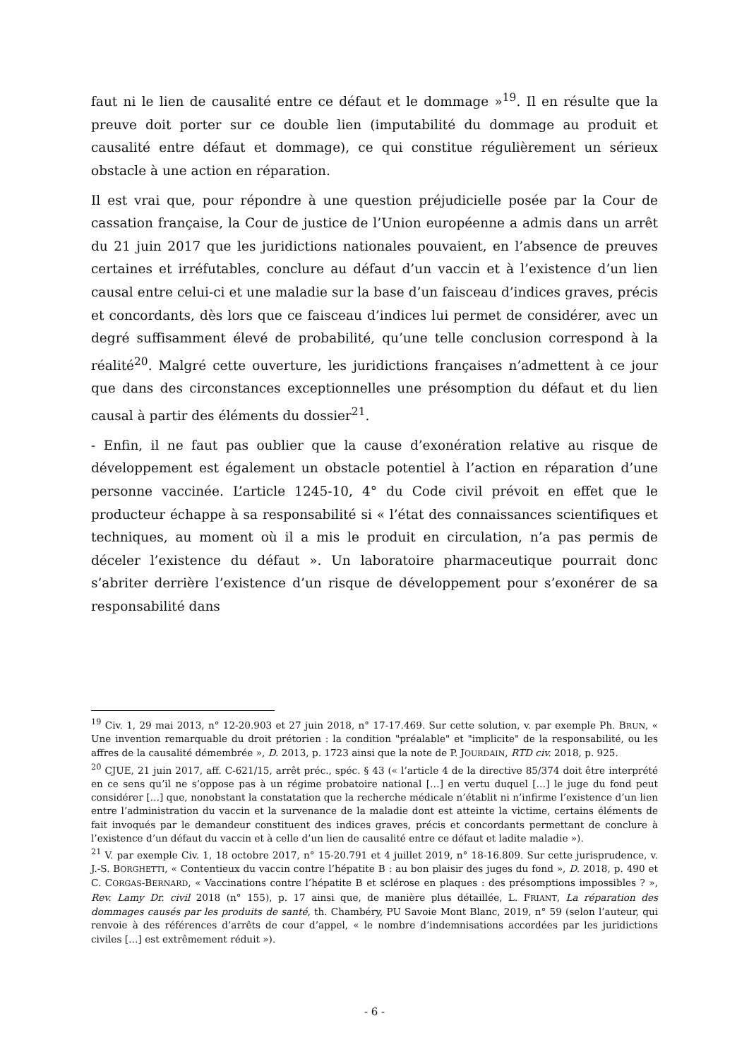faut ni le lien de causalité entre ce défaut et le dommage »<sup>19</sup>. Il en résulte que la preuve doit porter sur ce double lien (imputabilité du dommage au produit et causalité entre défaut et dommage), ce qui constitue régulièrement un sérieux obstacle à une action en réparation.
Il est vrai que, pour répondre à une question préjudicielle posée par la Cour de cassation française, la Cour de justice de l’Union européenne a admis dans un arrêt du 21 juin 2017 que les juridictions nationales pouvaient, en l’absence de preuves certaines et irréfutables, conclure au défaut d’un vaccin et à l’existence d’un lien causal entre celui-ci et une maladie sur la base d’un faisceau d’indices graves, précis et concordants, dès lors que ce faisceau d’indices lui permet de considérer, avec un degré suffisamment élevé de probabilité, qu’une telle conclusion correspond à la réalité<sup>20</sup>. Malgré cette ouverture, les juridictions françaises n’admettent à ce jour que dans des circonstances exceptionnelles une présomption du défaut et du lien causal à partir des éléments du dossier<sup>21</sup>.
- Enfin, il ne faut pas oublier que la cause d’exonération relative au risque de développement est également un obstacle potentiel à l’action en réparation d’une personne vaccinée. L’article 1245-10, 4° du Code civil prévoit en effet que le producteur échappe à sa responsabilité si « l’état des connaissances scientifiques et techniques, au moment où il a mis le produit en circulation, n’a pas permis de déceler l’existence du défaut ». Un laboratoire pharmaceutique pourrait donc s’abriter derrière l’existence d’un risque de développement pour s’exonérer de sa responsabilité dans
<sup>19</sup> Civ. 1, 29 mai 2013, n° 12-20.903 et 27 juin 2018, n° 17-17.469. Sur cette solution, v. par exemple Ph. BRUN, « Une invention remarquable du droit prétorien : la condition "préalable" et "implicite" de la responsabilité, ou les affres de la causalité démembrée », D. 2013, p. 1723 ainsi que la note de P. JOURDAIN, RTD civ. 2018, p. 925.
<sup>20</sup> CJUE, 21 juin 2017, aff. C-621/15, arrêt préc., spéc. § 43 (« l’article 4 de la directive 85/374 doit être interprété en ce sens qu’il ne s’oppose pas à un régime probatoire national […] en vertu duquel […] le juge du fond peut considérer […] que, nonobstant la constatation que la recherche médicale n’établit ni n’infirme l’existence d’un lien entre l’administration du vaccin et la survenance de la maladie dont est atteinte la victime, certains éléments de fait invoqués par le demandeur constituent des indices graves, précis et concordants permettant de conclure à l’existence d’un défaut du vaccin et à celle d’un lien de causalité entre ce défaut et ladite maladie »).
<sup>21</sup> V. par exemple Civ. 1, 18 octobre 2017, n° 15-20.791 et 4 juillet 2019, n° 18-16.809. Sur cette jurisprudence, v. J.-S. BORGHETTI, « Contentieux du vaccin contre l’hépatite B : au bon plaisir des juges du fond », D. 2018, p. 490 et C. CORGAS-BERNARD, « Vaccinations contre l’hépatite B et sclérose en plaques : des présomptions impossibles ? », Rev. Lamy Dr. civil 2018 (n° 155), p. 17 ainsi que, de manière plus détaillée, L. FRIANT, La réparation des dommages causés par les produits de santé, th. Chambéry, PU Savoie Mont Blanc, 2019, n° 59 (selon l’auteur, qui renvoie à des références d’arrêts de cour d’appel, « le nombre d’indemnisations accordées par les juridictions civiles […] est extrêmement réduit »).
- 6 -